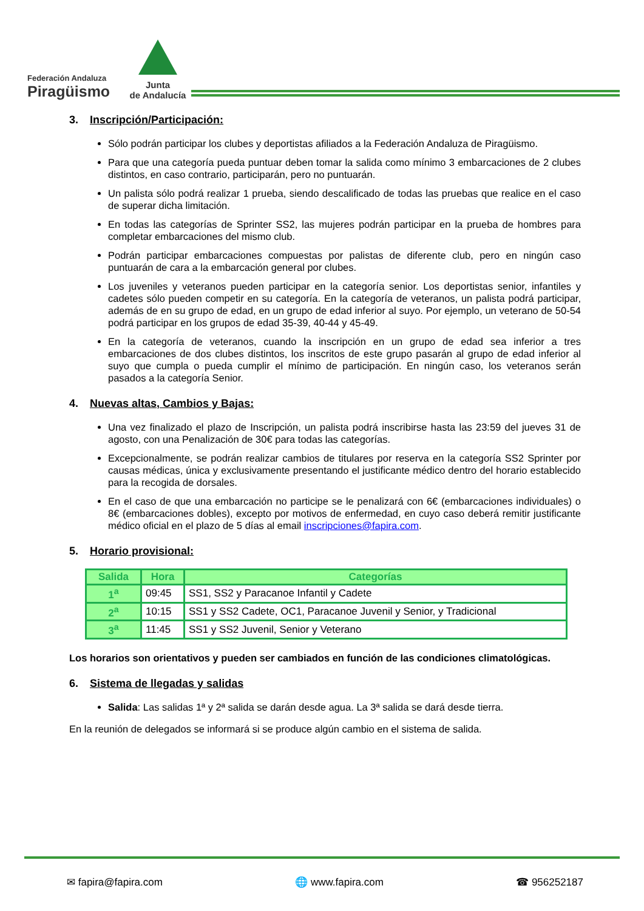Federación Andaluza
Piragüismo
Junta
de Andalucía
3. Inscripción/Participación:
Sólo podrán participar los clubes y deportistas afiliados a la Federación Andaluza de Piragüismo.
Para que una categoría pueda puntuar deben tomar la salida como mínimo 3 embarcaciones de 2 clubes distintos, en caso contrario, participarán, pero no puntuarán.
Un palista sólo podrá realizar 1 prueba, siendo descalificado de todas las pruebas que realice en el caso de superar dicha limitación.
En todas las categorías de Sprinter SS2, las mujeres podrán participar en la prueba de hombres para completar embarcaciones del mismo club.
Podrán participar embarcaciones compuestas por palistas de diferente club, pero en ningún caso puntuarán de cara a la embarcación general por clubes.
Los juveniles y veteranos pueden participar en la categoría senior. Los deportistas senior, infantiles y cadetes sólo pueden competir en su categoría. En la categoría de veteranos, un palista podrá participar, además de en su grupo de edad, en un grupo de edad inferior al suyo. Por ejemplo, un veterano de 50-54 podrá participar en los grupos de edad 35-39, 40-44 y 45-49.
En la categoría de veteranos, cuando la inscripción en un grupo de edad sea inferior a tres embarcaciones de dos clubes distintos, los inscritos de este grupo pasarán al grupo de edad inferior al suyo que cumpla o pueda cumplir el mínimo de participación. En ningún caso, los veteranos serán pasados a la categoría Senior.
4. Nuevas altas, Cambios y Bajas:
Una vez finalizado el plazo de Inscripción, un palista podrá inscribirse hasta las 23:59 del jueves 31 de agosto, con una Penalización de 30€ para todas las categorías.
Excepcionalmente, se podrán realizar cambios de titulares por reserva en la categoría SS2 Sprinter por causas médicas, única y exclusivamente presentando el justificante médico dentro del horario establecido para la recogida de dorsales.
En el caso de que una embarcación no participe se le penalizará con 6€ (embarcaciones individuales) o 8€ (embarcaciones dobles), excepto por motivos de enfermedad, en cuyo caso deberá remitir justificante médico oficial en el plazo de 5 días al email inscripciones@fapira.com.
5. Horario provisional:
| Salida | Hora | Categorías |
| --- | --- | --- |
| 1<sup>a</sup> | 09:45 | SS1, SS2 y Paracanoe Infantil y Cadete |
| 2<sup>a</sup> | 10:15 | SS1 y SS2 Cadete, OC1, Paracanoe Juvenil y Senior, y Tradicional |
| 3<sup>a</sup> | 11:45 | SS1 y SS2 Juvenil, Senior y Veterano |
Los horarios son orientativos y pueden ser cambiados en función de las condiciones climatológicas.
6. Sistema de llegadas y salidas
Salida: Las salidas 1ª y 2ª salida se darán desde agua. La 3ª salida se dará desde tierra.
En la reunión de delegados se informará si se produce algún cambio en el sistema de salida.
✉ fapira@fapira.com 🌐 www.fapira.com ☎ 956252187